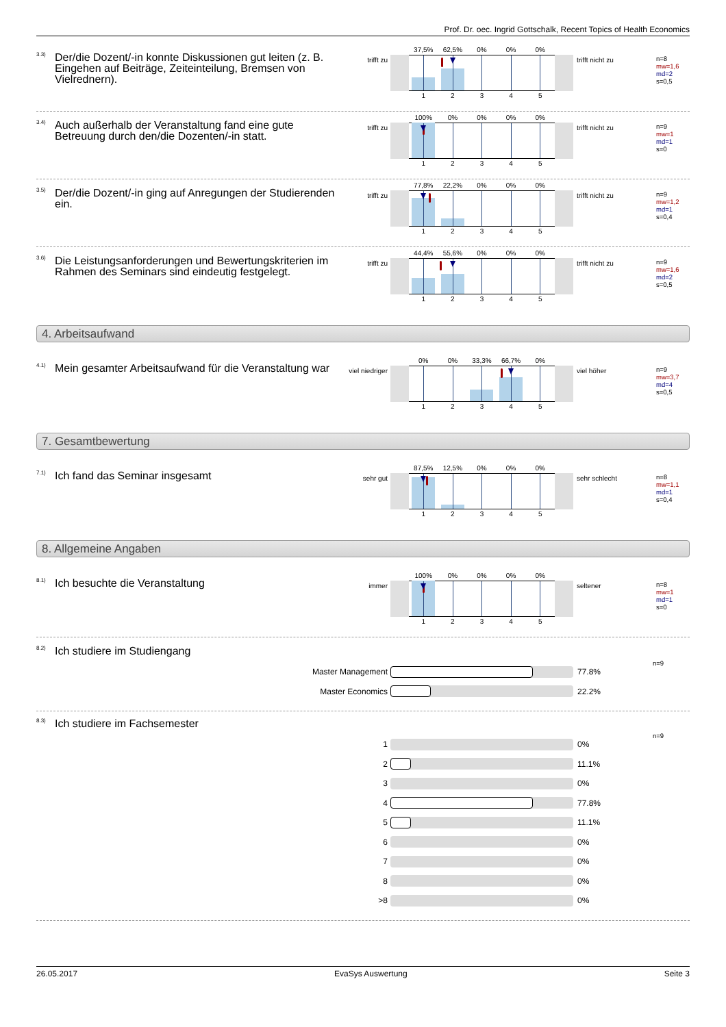Prof. Dr. oec. Ingrid Gottschalk, Recent Topics of Health Economics
<sup>3.3)</sup> Der/die Dozent/-in konnte Diskussionen gut leiten (z. B. Eingehen auf Beiträge, Zeiteinteilung, Bremsen von Vielrednern).
trifft zu
37,5% 62,5% 0% 0% 0%
1 2 3 4 5
trifft nicht zu
n=8
mw=1,6
md=2
s=0,5
<sup>3.4)</sup> Auch außerhalb der Veranstaltung fand eine gute Betreuung durch den/die Dozenten/-in statt.
trifft zu
100% 0% 0% 0% 0%
1 2 3 4 5
trifft nicht zu
n=9
mw=1
md=1
s=0
<sup>3.5)</sup> Der/die Dozent/-in ging auf Anregungen der Studierenden ein.
trifft zu
77,8% 22,2% 0% 0% 0%
1 2 3 4 5
trifft nicht zu
n=9
mw=1,2
md=1
s=0,4
<sup>3.6)</sup> Die Leistungsanforderungen und Bewertungskriterien im Rahmen des Seminars sind eindeutig festgelegt.
trifft zu
44,4% 55,6% 0% 0% 0%
1 2 3 4 5
trifft nicht zu
n=9
mw=1,6
md=2
s=0,5
4. Arbeitsaufwand
<sup>4.1)</sup> Mein gesamter Arbeitsaufwand für die Veranstaltung war
viel niedriger
0% 0% 33,3% 66,7% 0%
1 2 3 4 5
viel höher
n=9
mw=3,7
md=4
s=0,5
7. Gesamtbewertung
<sup>7.1)</sup> Ich fand das Seminar insgesamt
sehr gut
87,5% 12,5% 0% 0% 0%
1 2 3 4 5
sehr schlecht
n=8
mw=1,1
md=1
s=0,4
8. Allgemeine Angaben
<sup>8.1)</sup> Ich besuchte die Veranstaltung
immer
100% 0% 0% 0% 0%
1 2 3 4 5
seltener
n=8
mw=1
md=1
s=0
<sup>8.2)</sup> Ich studiere im Studiengang
Master Management 77.8%
Master Economics 22.2%
n=9
<sup>8.3)</sup> Ich studiere im Fachsemester
1 0%
2 11.1%
3 0%
4 77.8%
5 11.1%
6 0%
7 0%
8 0%
>8 0%
n=9
26.05.2017 EvaSys Auswertung Seite 3